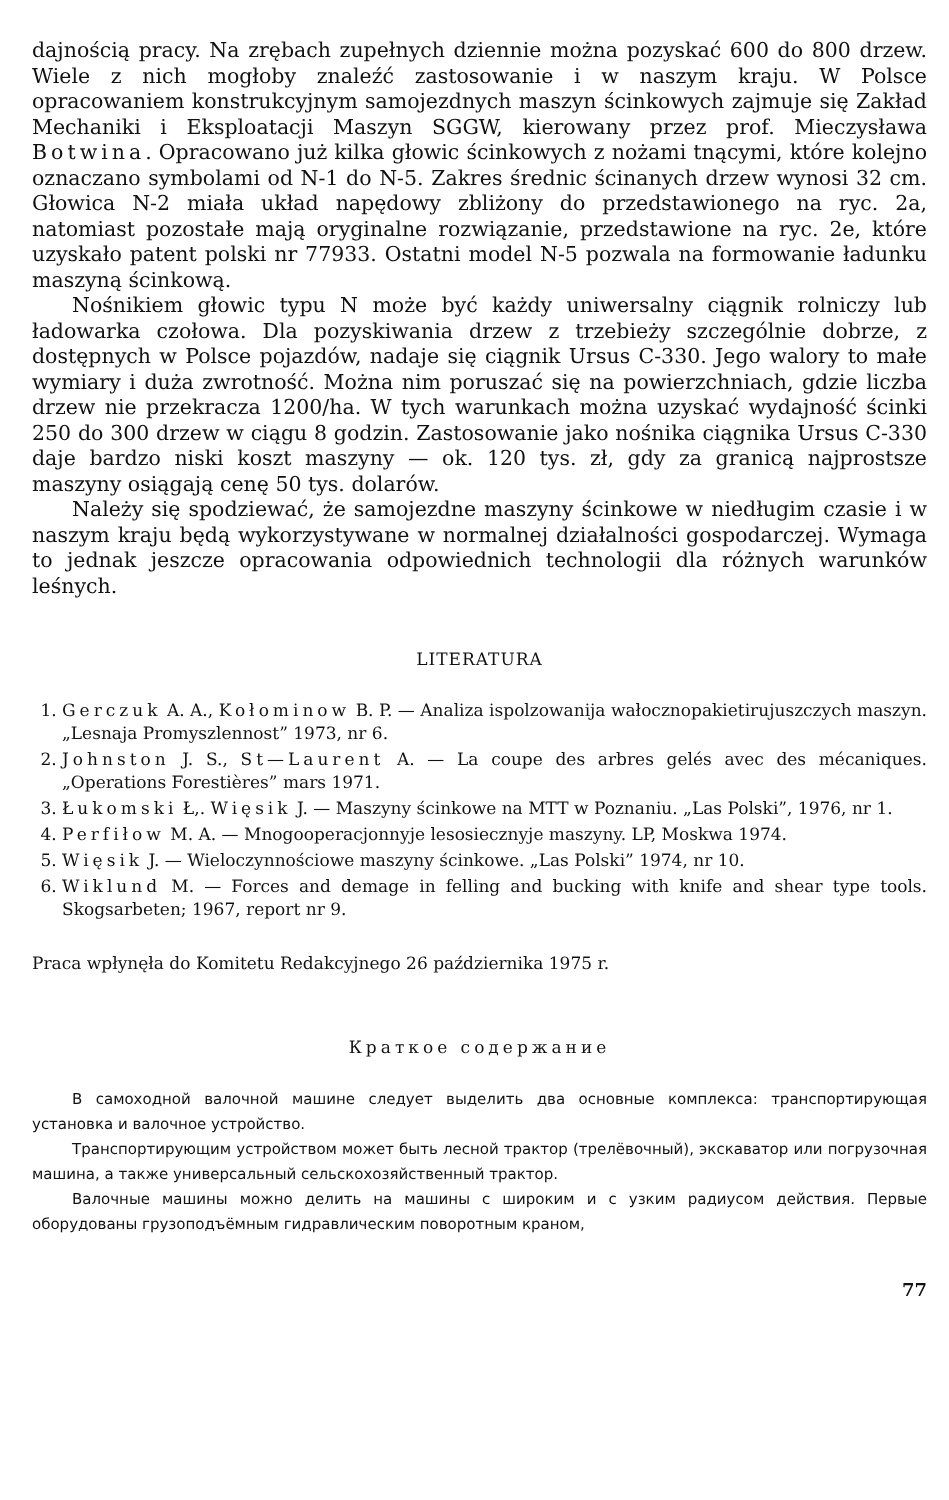dajnością pracy. Na zrębach zupełnych dziennie można pozyskać 600 do 800 drzew. Wiele z nich mogłoby znaleźć zastosowanie i w naszym kraju. W Polsce opracowaniem konstrukcyjnym samojezdnych maszyn ścinkowych zajmuje się Zakład Mechaniki i Eksploatacji Maszyn SGGW, kierowany przez prof. Mieczysława Botwina. Opracowano już kilka głowic ścinkowych z nożami tnącymi, które kolejno oznaczano symbolami od N-1 do N-5. Zakres średnic ścinanych drzew wynosi 32 cm. Głowica N-2 miała układ napędowy zbliżony do przedstawionego na ryc. 2a, natomiast pozostałe mają oryginalne rozwiązanie, przedstawione na ryc. 2e, które uzyskało patent polski nr 77933. Ostatni model N-5 pozwala na formowanie ładunku maszyną ścinkową.
Nośnikiem głowic typu N może być każdy uniwersalny ciągnik rolniczy lub ładowarka czołowa. Dla pozyskiwania drzew z trzebieży szczególnie dobrze, z dostępnych w Polsce pojazdów, nadaje się ciągnik Ursus C-330. Jego walory to małe wymiary i duża zwrotność. Można nim poruszać się na powierzchniach, gdzie liczba drzew nie przekracza 1200/ha. W tych warunkach można uzyskać wydajność ścinki 250 do 300 drzew w ciągu 8 godzin. Zastosowanie jako nośnika ciągnika Ursus C-330 daje bardzo niski koszt maszyny — ok. 120 tys. zł, gdy za granicą najprostsze maszyny osiągają cenę 50 tys. dolarów.
Należy się spodziewać, że samojezdne maszyny ścinkowe w niedługim czasie i w naszym kraju będą wykorzystywane w normalnej działalności gospodarczej. Wymaga to jednak jeszcze opracowania odpowiednich technologii dla różnych warunków leśnych.
LITERATURA
1. Gerczuk A. A., Kołominow B. P. — Analiza ispolzowanija wałocznopakietirujuszczych maszyn. „Lesnaja Promyszlennost” 1973, nr 6.
2. Johnston J. S., St—Laurent A. — La coupe des arbres gelés avec des mécaniques. „Operations Forestières” mars 1971.
3. Łukomski Ł,. Więsik J. — Maszyny ścinkowe na MTT w Poznaniu. „Las Polski”, 1976, nr 1.
4. Perfiłow M. A. — Mnogooperacjonnyje lesosiecznyje maszyny. LP, Moskwa 1974.
5. Więsik J. — Wieloczynnościowe maszyny ścinkowe. „Las Polski” 1974, nr 10.
6. Wiklund M. — Forces and demage in felling and bucking with knife and shear type tools. Skogsarbeten; 1967, report nr 9.
Praca wpłynęła do Komitetu Redakcyjnego 26 października 1975 r.
Краткое содержание
В самоходной валочной машине следует выделить два основные комплекса: транспортирующая установка и валочное устройство.
Транспортирующим устройством может быть лесной трактор (трелёвочный), экскаватор или погрузочная машина, а также универсальный сельскохозяйственный трактор.
Валочные машины можно делить на машины с широким и с узким радиусом действия. Первые оборудованы грузоподъёмным гидравлическим поворотным краном,
77